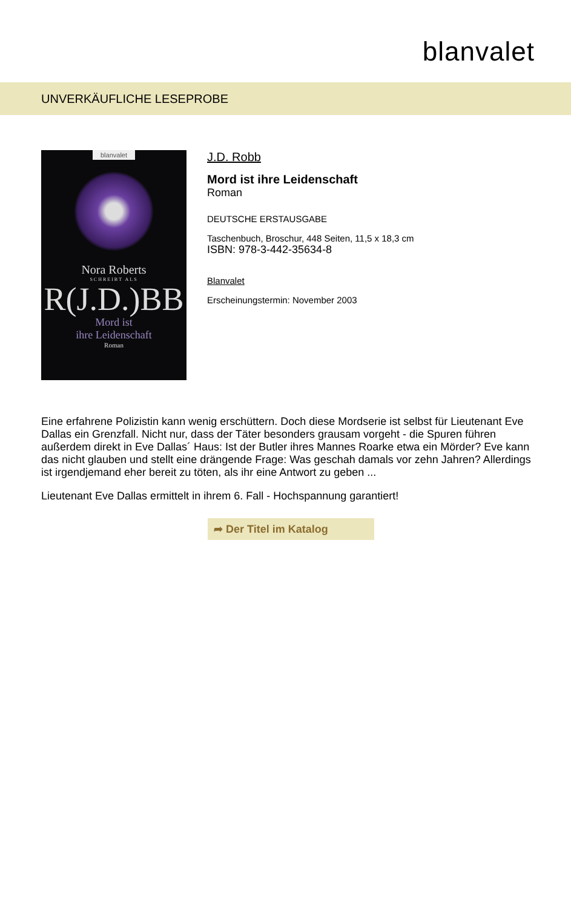blanvalet
UNVERKÄUFLICHE LESEPROBE
blanvalet
Nora Roberts
SCHREIBT ALS
R(J.D.)BB
Mord ist
ihre Leidenschaft
Roman
J.D. Robb
Mord ist ihre Leidenschaft
Roman
DEUTSCHE ERSTAUSGABE
Taschenbuch, Broschur, 448 Seiten, 11,5 x 18,3 cm
ISBN: 978-3-442-35634-8
Blanvalet
Erscheinungstermin: November 2003
Eine erfahrene Polizistin kann wenig erschüttern. Doch diese Mordserie ist selbst für Lieutenant Eve Dallas ein Grenzfall. Nicht nur, dass der Täter besonders grausam vorgeht - die Spuren führen außerdem direkt in Eve Dallas´ Haus: Ist der Butler ihres Mannes Roarke etwa ein Mörder? Eve kann das nicht glauben und stellt eine drängende Frage: Was geschah damals vor zehn Jahren? Allerdings ist irgendjemand eher bereit zu töten, als ihr eine Antwort zu geben ...
Lieutenant Eve Dallas ermittelt in ihrem 6. Fall - Hochspannung garantiert!
➦ Der Titel im Katalog